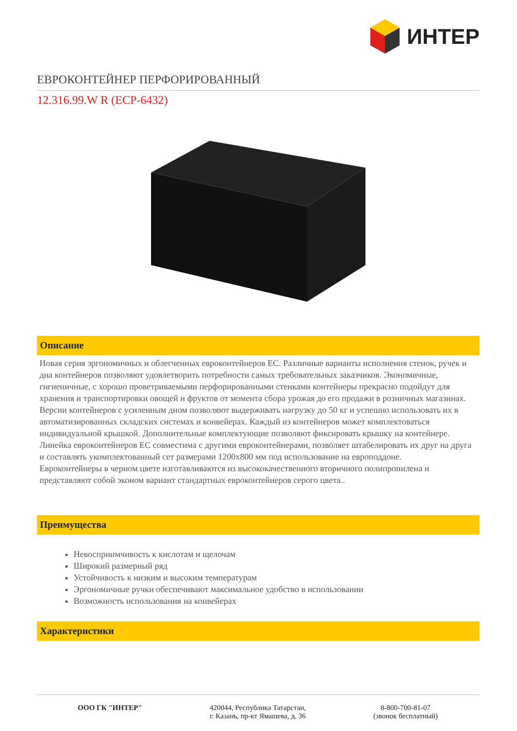ИНТЕР
ЕВРОКОНТЕЙНЕР ПЕРФОРИРОВАННЫЙ
12.316.99.W R (ECP-6432)
Описание
Новая серия эргономичных и облегченных евроконтейнеров ЕС. Различные варианты исполнения стенок, ручек и дна контейнеров позволяют удовлетворить потребности самых требовательных заказчиков. Экономичные, гигиеничные, с хорошо проветриваемыми перфорированными стенками контейнеры прекрасно подойдут для хранения и транспортировки овощей и фруктов от момента сбора урожая до его продажи в розничных магазинах. Версии контейнеров с усиленным дном позволяют выдерживать нагрузку до 50 кг и успешно использовать их в автоматизированных складских системах и конвейерах. Каждый из контейнеров может комплектоваться индивидуальной крышкой. Дополнительные комплектующие позволяют фиксировать крышку на контейнере. Линейка евроконтейнеров ЕС совместима с другими евроконтейнерами, позволяет штабелировать их друг на друга и составлять укомплектованный сет размерами 1200x800 мм под использование на европоддоне.
Евроконтейнеры в черном цвете изготавливаются из высококачественного вторичного полипропилена и представляют собой эконом вариант стандартных евроконтейнеров серого цвета..
Преимущества
Невосприимчивость к кислотам и щелочам
Широкий размерный ряд
Устойчивость к низким и высоким температурам
Эргономичные ручки обеспечивают максимальное удобство в использовании
Возможность использования на конвейерах
Характеристики
ООО ГК "ИНТЕР" 420044, Республика Татарстан,
г. Казань, пр-кт Ямашева, д. 36
8-800-700-81-07
(звонок бесплатный)